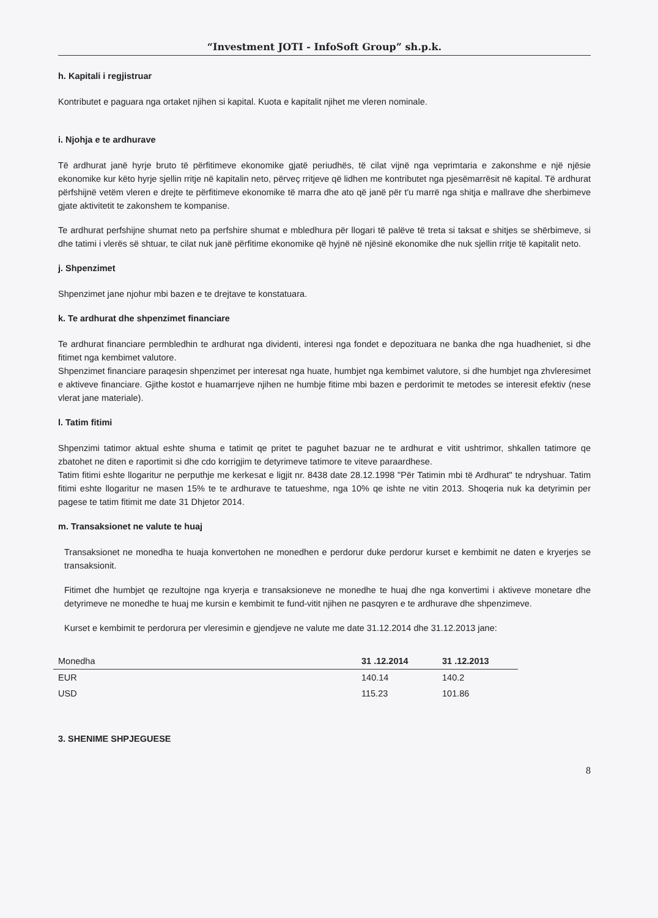“Investment JOTI - InfoSoft Group” sh.p.k.
h. Kapitali i regjistruar
Kontributet e paguara nga ortaket njihen si kapital. Kuota e kapitalit njihet me vleren nominale.
i. Njohja e te ardhurave
Të ardhurat janë hyrje bruto të përfitimeve ekonomike gjatë periudhës, të cilat vijnë nga veprimtaria e zakonshme e një njësie ekonomike kur këto hyrje sjellin rritje në kapitalin neto, përveç rritjeve që lidhen me kontributet nga pjesëmarrësit në kapital. Të ardhurat përfshijnë vetëm vleren e drejte te përfitimeve ekonomike të marra dhe ato që janë për t'u marrë nga shitja e mallrave dhe sherbimeve gjate aktivitetit te zakonshem te kompanise.
Te ardhurat perfshijne shumat neto pa perfshire shumat e mbledhura për llogari të palëve të treta si taksat e shitjes se shërbimeve, si dhe tatimi i vlerës së shtuar, te cilat nuk janë përfitime ekonomike që hyjnë në njësinë ekonomike dhe nuk sjellin rritje të kapitalit neto.
j. Shpenzimet
Shpenzimet jane njohur mbi bazen e te drejtave te konstatuara.
k. Te ardhurat dhe shpenzimet financiare
Te ardhurat financiare permbledhin te ardhurat nga dividenti, interesi nga fondet e depozituara ne banka dhe nga huadheniet, si dhe fitimet nga kembimet valutore.
Shpenzimet financiare paraqesin shpenzimet per interesat nga huate, humbjet nga kembimet valutore, si dhe humbjet nga zhvleresimet e aktiveve financiare. Gjithe kostot e huamarrjeve njihen ne humbje fitime mbi bazen e perdorimit te metodes se interesit efektiv (nese vlerat jane materiale).
l. Tatim fitimi
Shpenzimi tatimor aktual eshte shuma e tatimit qe pritet te paguhet bazuar ne te ardhurat e vitit ushtrimor, shkallen tatimore qe zbatohet ne diten e raportimit si dhe cdo korrigjim te detyrimeve tatimore te viteve paraardhese.
Tatim fitimi eshte llogaritur ne perputhje me kerkesat e ligjit nr. 8438 date 28.12.1998 "Për Tatimin mbi të Ardhurat" te ndryshuar. Tatim fitimi eshte llogaritur ne masen 15% te te ardhurave te tatueshme, nga 10% qe ishte ne vitin 2013. Shoqeria nuk ka detyrimin per pagese te tatim fitimit me date 31 Dhjetor 2014.
m. Transaksionet ne valute te huaj
Transaksionet ne monedha te huaja konvertohen ne monedhen e perdorur duke perdorur kurset e kembimit ne daten e kryerjes se transaksionit.
Fitimet dhe humbjet qe rezultojne nga kryerja e transaksioneve ne monedhe te huaj dhe nga konvertimi i aktiveve monetare dhe detyrimeve ne monedhe te huaj me kursin e kembimit te fund-vitit njihen ne pasqyren e te ardhurave dhe shpenzimeve.
Kurset e kembimit te perdorura per vleresimin e gjendjeve ne valute me date 31.12.2014 dhe 31.12.2013 jane:
| Monedha | 31 .12.2014 | 31 .12.2013 |
| --- | --- | --- |
| EUR | 140.14 | 140.2 |
| USD | 115.23 | 101.86 |
3. SHENIME SHPJEGUESE
8